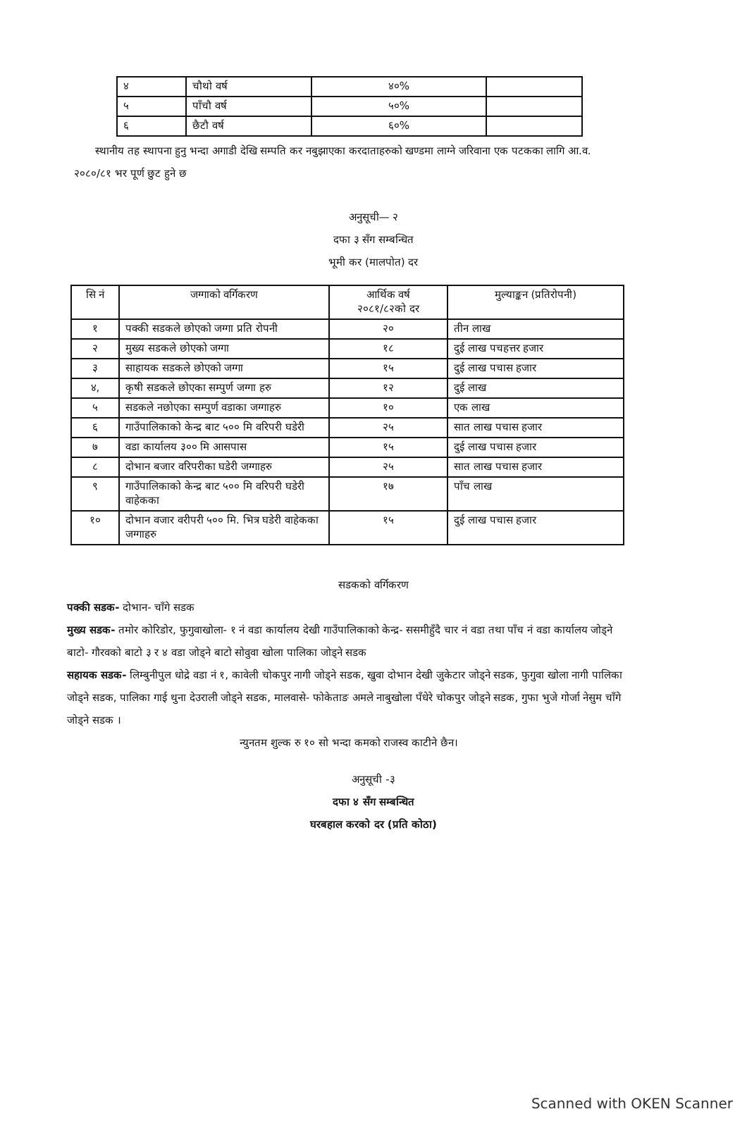| ४ | चौथो वर्ष | ४०% | |
| ५ | पाँचौ वर्ष | ५०% | |
| ६ | छैटौ वर्ष | ६०% | |
स्थानीय तह स्थापना हुनु भन्दा अगाडी देखि सम्पति कर नबुझाएका करदाताहरुको खण्डमा लाग्ने जरिवाना एक पटकका लागि आ.व. २०८०/८१ भर पूर्ण छुट हुने छ
अनुसूची— २
दफा ३ सँग सम्बन्धित
भूमी कर (मालपोत) दर
| सि नं | जग्गाको वर्गिकरण | आर्थिक वर्ष २०८१/८२को दर | मुल्याङ्कन (प्रतिरोपनी) |
| --- | --- | --- | --- |
| १ | पक्की सडकले छोएको जग्गा प्रति रोपनी | २० | तीन लाख |
| २ | मुख्य सडकले छोएको जग्गा | १८ | दुई लाख पचहत्तर हजार |
| ३ | साहायक सडकले छोएको जग्गा | १५ | दुई लाख पचास हजार |
| ४, | कृषी सडकले छोएका सम्पुर्ण जग्गा हरु | १२ | दुई लाख |
| ५ | सडकले नछोएका सम्पुर्ण वडाका जग्गाहरु | १० | एक लाख |
| ६ | गाउँपालिकाको केन्द्र बाट ५०० मि वरिपरी घडेरी | २५ | सात लाख पचास हजार |
| ७ | वडा कार्यालय ३०० मि आसपास | १५ | दुई लाख पचास हजार |
| ८ | दोभान बजार वरिपरीका घडेरी जग्गाहरु | २५ | सात लाख पचास हजार |
| ९ | गाउँपालिकाको केन्द्र बाट ५०० मि वरिपरी घडेरी वाहेकका | १७ | पाँच लाख |
| १० | दोभान वजार वरीपरी ५०० मि. भित्र घडेरी वाहेकका जग्गाहरु | १५ | दुई लाख पचास हजार |
सडकको वर्गिकरण
पक्की सडक- दोभान- चाँगे सडक
मुख्य सडक- तमोर कोरिडोर, फुगुवाखोला- १ नं वडा कार्यालय देखी गाउँपालिकाको केन्द्र- ससमीहुँदै चार नं वडा तथा पाँच नं वडा कार्यालय जोड्ने बाटो- गौरवको बाटो ३ र ४ वडा जोड्ने बाटो सोवुवा खोला पालिका जोड्ने सडक
सहायक सडक- लिम्बुनीपुल धोद्रे वडा नं १, कावेली चोकपुर नागी जोड्ने सडक, खुवा दोभान देखी जुकेटार जोड्ने सडक, फुगुवा खोला नागी पालिका जोड्ने सडक, पालिका गाई थुना देउराली जोड्ने सडक, मालवासे- फोकेताङ अमले नाबुखोला पँधेरे चोकपुर जोड्ने सडक, गुफा भुजे गोर्जा नेसुम चाँगे जोड्ने सडक ।
न्युनतम शुल्क रु १० सो भन्दा कमको राजस्व काटीने छैन।
अनुसूची -३
दफा ४ सँग सम्बन्धित
घरबहाल करको दर (प्रति कोठा)
Scanned with OKEN Scanner